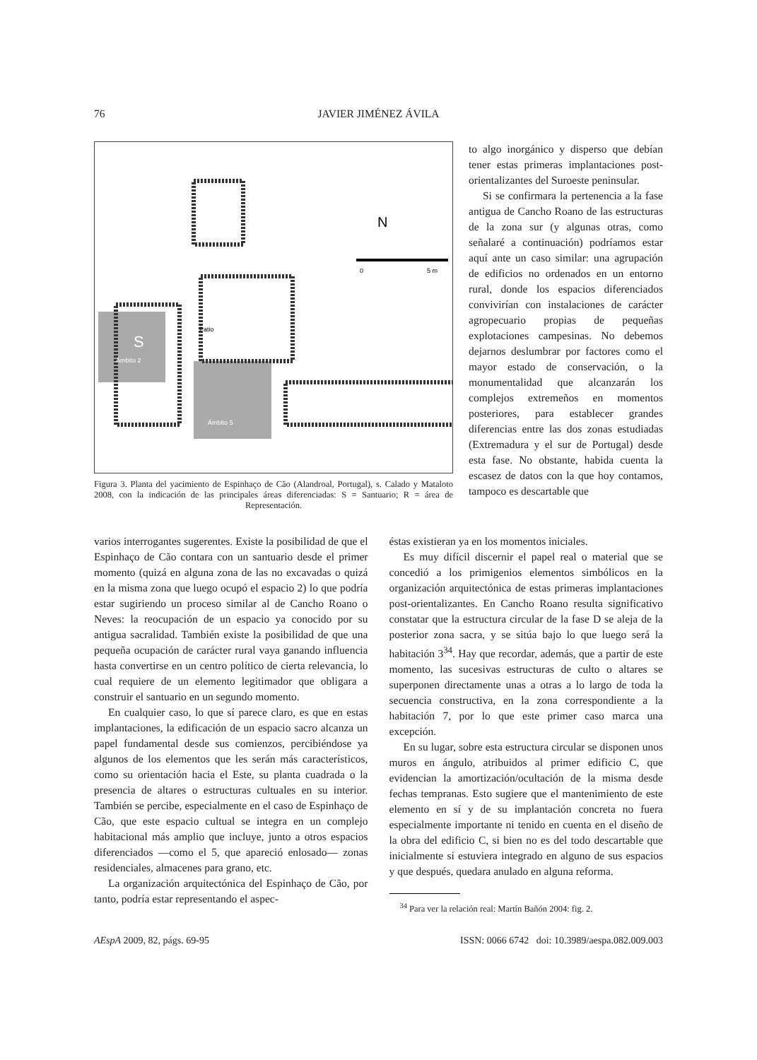76
JAVIER JIMÉNEZ ÁVILA
S
Ámbito 2
Ámbito 5
Patio
N
0
5 m
Figura 3. Planta del yacimiento de Espinhaço de Cão (Alandroal, Portugal), s. Calado y Mataloto 2008, con la indicación de las principales áreas diferenciadas: S = Santuario; R = área de Representación.
to algo inorgánico y disperso que debían tener estas primeras implantaciones post-orientalizantes del Suroeste peninsular.
Si se confirmara la pertenencia a la fase antigua de Cancho Roano de las estructuras de la zona sur (y algunas otras, como señalaré a continuación) podríamos estar aquí ante un caso similar: una agrupación de edificios no ordenados en un entorno rural, donde los espacios diferenciados convivirían con instalaciones de carácter agropecuario propias de pequeñas explotaciones campesinas. No debemos dejarnos deslumbrar por factores como el mayor estado de conservación, o la monumentalidad que alcanzarán los complejos extremeños en momentos posteriores, para establecer grandes diferencias entre las dos zonas estudiadas (Extremadura y el sur de Portugal) desde esta fase. No obstante, habida cuenta la escasez de datos con la que hoy contamos, tampoco es descartable que
varios interrogantes sugerentes. Existe la posibilidad de que el Espinhaço de Cão contara con un santuario desde el primer momento (quizá en alguna zona de las no excavadas o quizá en la misma zona que luego ocupó el espacio 2) lo que podría estar sugiriendo un proceso similar al de Cancho Roano o Neves: la reocupación de un espacio ya conocido por su antigua sacralidad. También existe la posibilidad de que una pequeña ocupación de carácter rural vaya ganando influencia hasta convertirse en un centro político de cierta relevancia, lo cual requiere de un elemento legitimador que obligara a construir el santuario en un segundo momento.
En cualquier caso, lo que sí parece claro, es que en estas implantaciones, la edificación de un espacio sacro alcanza un papel fundamental desde sus comienzos, percibiéndose ya algunos de los elementos que les serán más característicos, como su orientación hacia el Este, su planta cuadrada o la presencia de altares o estructuras cultuales en su interior. También se percibe, especialmente en el caso de Espinhaço de Cão, que este espacio cultual se integra en un complejo habitacional más amplio que incluye, junto a otros espacios diferenciados —como el 5, que apareció enlosado— zonas residenciales, almacenes para grano, etc.
La organización arquitectónica del Espinhaço de Cão, por tanto, podría estar representando el aspec-
éstas existieran ya en los momentos iniciales.
Es muy difícil discernir el papel real o material que se concedió a los primigenios elementos simbólicos en la organización arquitectónica de estas primeras implantaciones post-orientalizantes. En Cancho Roano resulta significativo constatar que la estructura circular de la fase D se aleja de la posterior zona sacra, y se sitúa bajo lo que luego será la habitación 3<sup>34</sup>. Hay que recordar, además, que a partir de este momento, las sucesivas estructuras de culto o altares se superponen directamente unas a otras a lo largo de toda la secuencia constructiva, en la zona correspondiente a la habitación 7, por lo que este primer caso marca una excepción.
En su lugar, sobre esta estructura circular se disponen unos muros en ángulo, atribuidos al primer edificio C, que evidencian la amortización/ocultación de la misma desde fechas tempranas. Esto sugiere que el mantenimiento de este elemento en sí y de su implantación concreta no fuera especialmente importante ni tenido en cuenta en el diseño de la obra del edificio C, si bien no es del todo descartable que inicialmente sí estuviera integrado en alguno de sus espacios y que después, quedara anulado en alguna reforma.
<sup>34</sup> Para ver la relación real: Martín Bañón 2004: fig. 2.
AEspA 2009, 82, págs. 69-95 ISSN: 0066 6742 doi: 10.3989/aespa.082.009.003